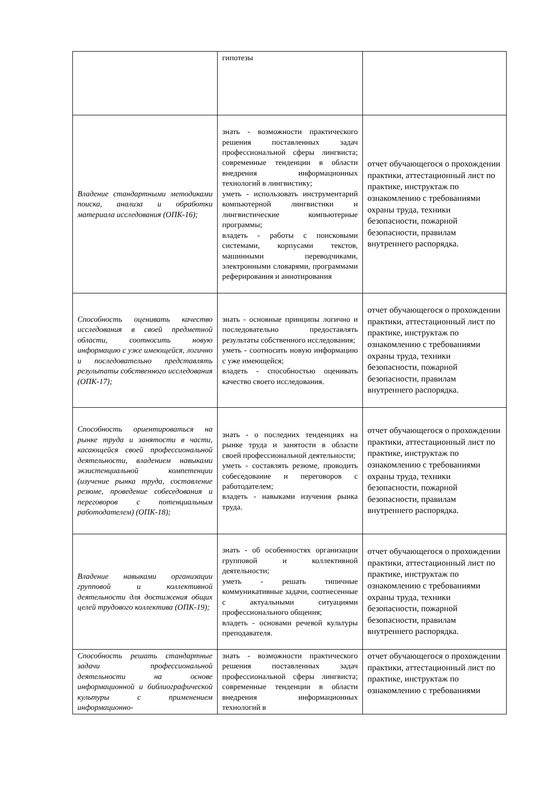| | гипотезы | |
| Владение стандартными методиками поиска, анализа и обработки материала исследования (ОПК-16); | знать - возможности практического решения поставленных задач профессиональной сферы лингвиста; современные тенденции в области внедрения информационных технологий в лингвистику; уметь - использовать инструментарий компьютерной лингвистики и лингвистические компьютерные программы; владеть - работы с поисковыми системами, корпусами текстов, машинными переводчиками, электронными словарями, программами реферирования и аннотирования | отчет обучающегося о прохождении практики, аттестационный лист по практике, инструктаж по ознакомлению с требованиями охраны труда, техники безопасности, пожарной безопасности, правилам внутреннего распорядка. |
| Способность оценивать качество исследования в своей предметной области, соотносить новую информацию с уже имеющейся, логично и последовательно представлять результаты собственного исследования (ОПК-17); | знать - основные принципы логично и последовательно предоставлять результаты собственного исследования; уметь - соотносить новую информацию с уже имеющейся; владеть - способностью оценивать качество своего исследования. | отчет обучающегося о прохождении практики, аттестационный лист по практике, инструктаж по ознакомлению с требованиями охраны труда, техники безопасности, пожарной безопасности, правилам внутреннего распорядка. |
| Способность ориентироваться на рынке труда и занятости в части, касающейся своей профессиональной деятельности, владением навыками экзистенциальной компетенции (изучение рынка труда, составление резюме, проведение собеседования и переговоров с потенциальным работодателем) (ОПК-18); | знать - о последних тенденциях на рынке труда и занятости в области своей профессиональной деятельности; уметь - составлять резюме, проводить собеседование и переговоров с работодателем; владеть - навыками изучения рынка труда. | отчет обучающегося о прохождении практики, аттестационный лист по практике, инструктаж по ознакомлению с требованиями охраны труда, техники безопасности, пожарной безопасности, правилам внутреннего распорядка. |
| Владение навыками организации групповой и коллективной деятельности для достижения общих целей трудового коллектива (ОПК-19); | знать - об особенностях организации групповой и коллективной деятельности; уметь - решать типичные коммуникативные задачи, соотнесенные с актуальными ситуациями профессионального общения; владеть - основами речевой культуры преподавателя. | отчет обучающегося о прохождении практики, аттестационный лист по практике, инструктаж по ознакомлению с требованиями охраны труда, техники безопасности, пожарной безопасности, правилам внутреннего распорядка. |
| Способность решать стандартные задачи профессиональной деятельности на основе информационной и библиографической культуры с применением информационно- | знать - возможности практического решения поставленных задач профессиональной сферы лингвиста; современные тенденции в области внедрения информационных технологий в | отчет обучающегося о прохождении практики, аттестационный лист по практике, инструктаж по ознакомлению с требованиями |